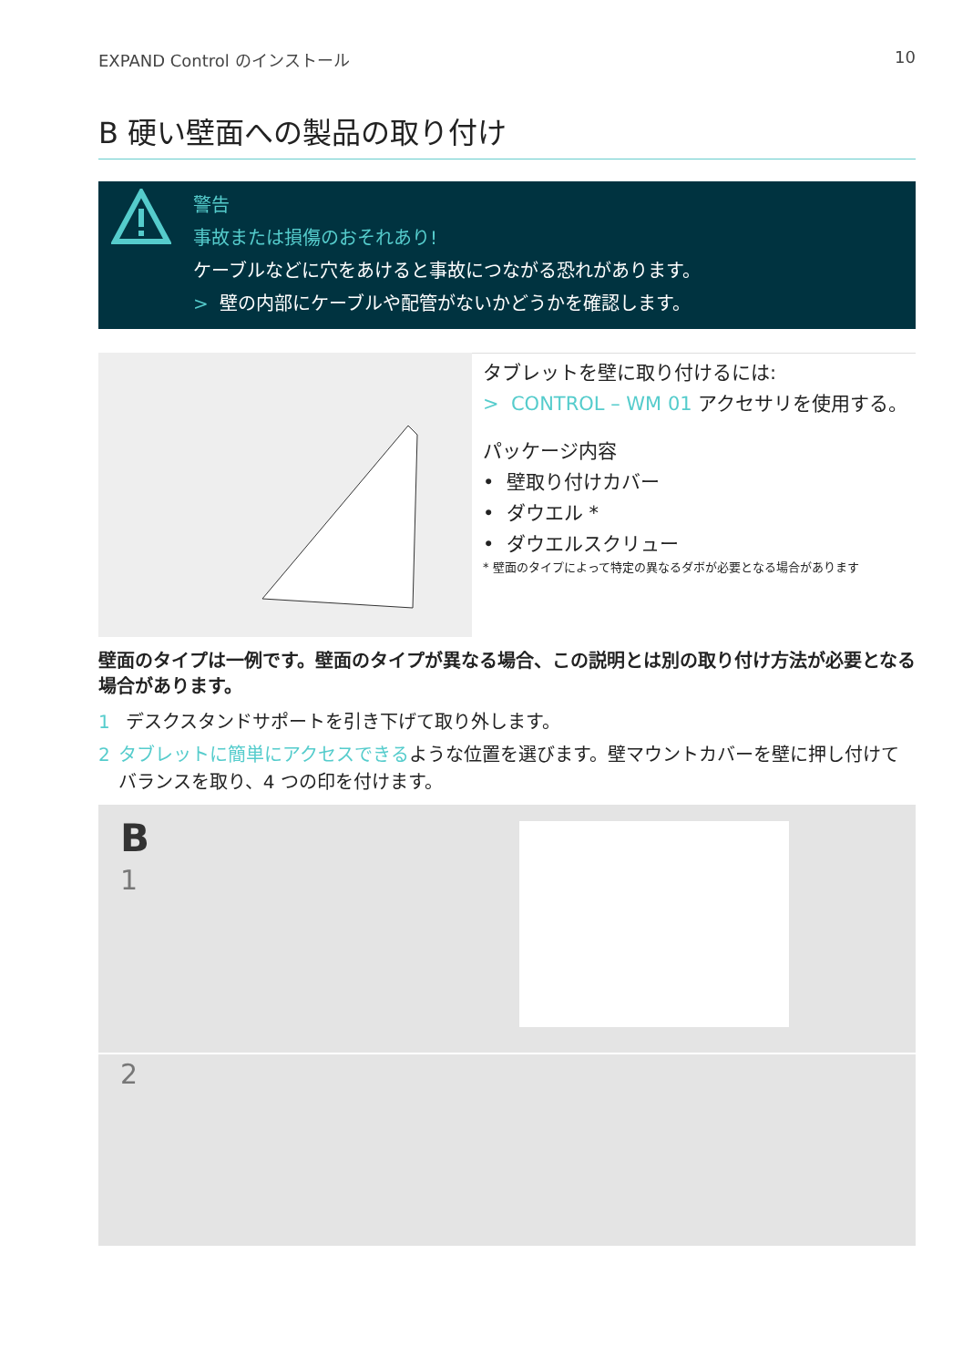EXPAND Control のインストール 10
B 硬い壁面への製品の取り付け
警告
事故または損傷のおそれあり!
ケーブルなどに穴をあけると事故につながる恐れがあります。
> 壁の内部にケーブルや配管がないかどうかを確認します。
タブレットを壁に取り付けるには:
> CONTROL – WM 01 アクセサリを使用する。
パッケージ内容
• 壁取り付けカバー
• ダウエル *
• ダウエルスクリュー
* 壁面のタイプによって特定の異なるダボが必要となる場合があります
壁面のタイプは一例です。壁面のタイプが異なる場合、この説明とは別の取り付け方法が必要となる場合があります。
1 デスクスタンドサポートを引き下げて取り外します。
2 タブレットに簡単にアクセスできるような位置を選びます。壁マウントカバーを壁に押し付けてバランスを取り、4 つの印を付けます。
B
1
2